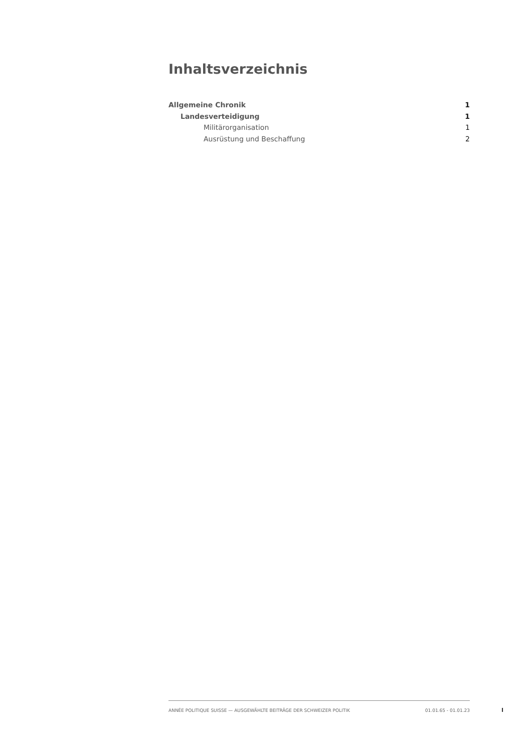Inhaltsverzeichnis
Allgemeine Chronik 1
Landesverteidigung 1
Militärorganisation 1
Ausrüstung und Beschaffung 2
ANNÉE POLITIQUE SUISSE — AUSGEWÄHLTE BEITRÄGE DER SCHWEIZER POLITIK 01.01.65 - 01.01.23
I